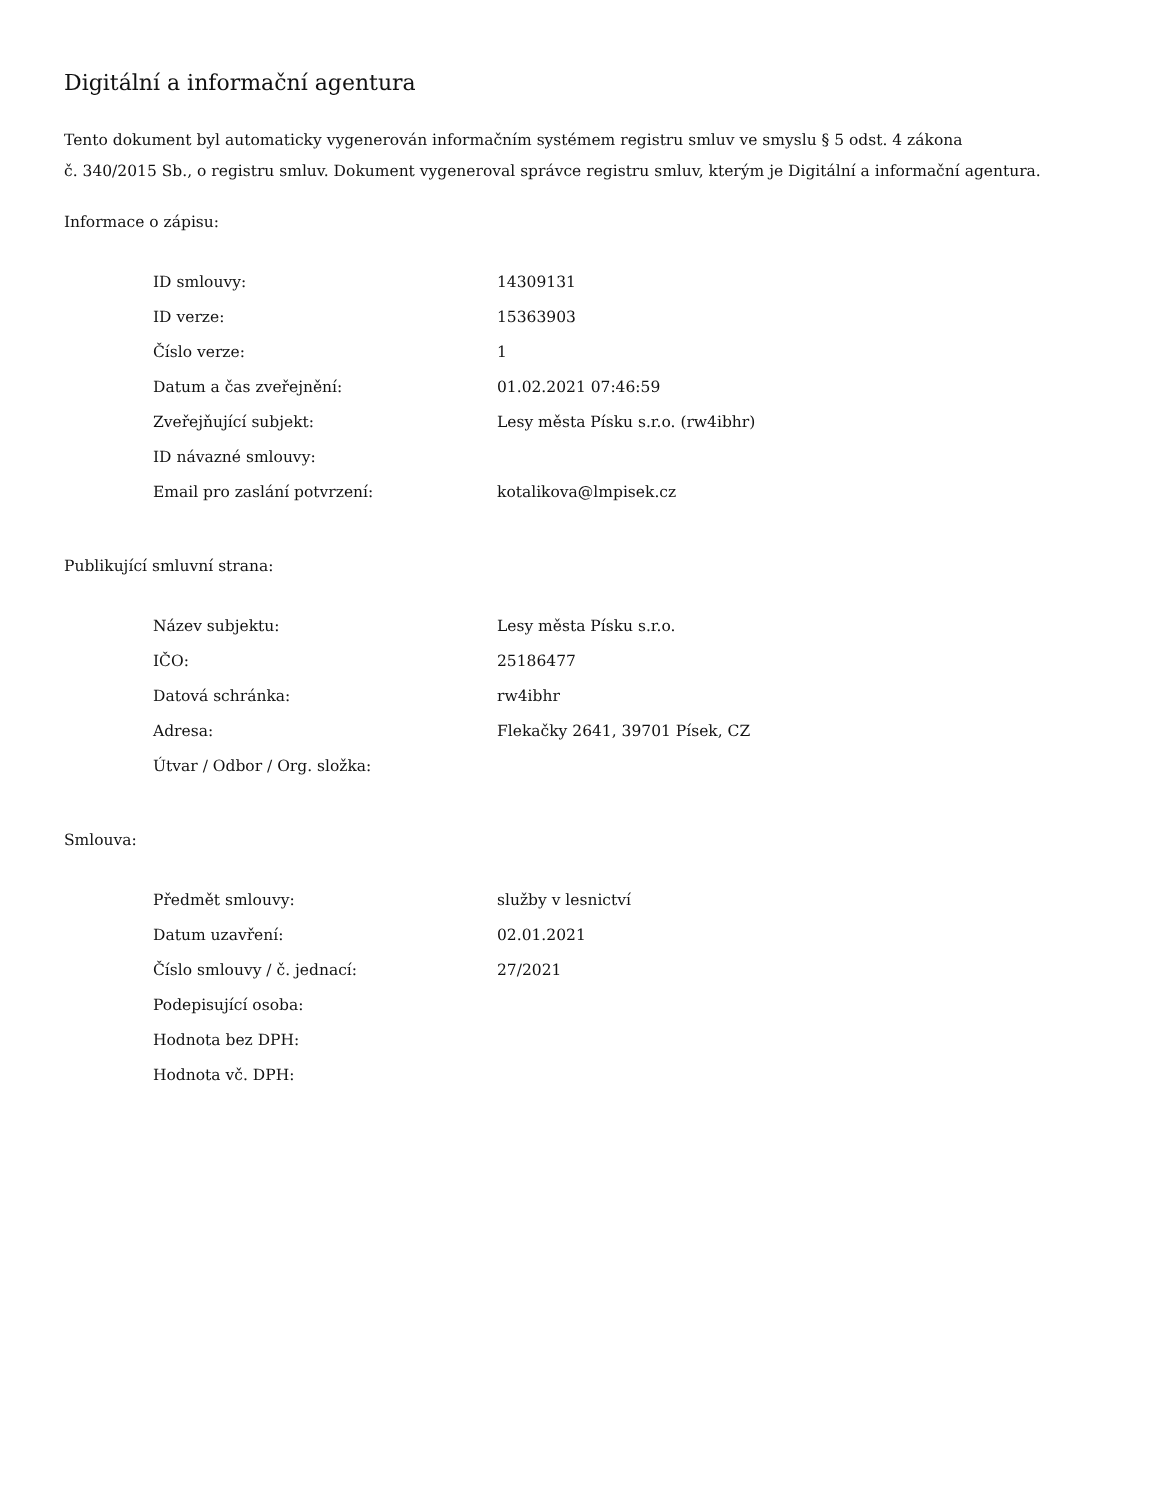Digitální a informační agentura
Tento dokument byl automaticky vygenerován informačním systémem registru smluv ve smyslu § 5 odst. 4 zákona
č. 340/2015 Sb., o registru smluv. Dokument vygeneroval správce registru smluv, kterým je Digitální a informační agentura.
Informace o zápisu:
| ID smlouvy: | 14309131 |
| ID verze: | 15363903 |
| Číslo verze: | 1 |
| Datum a čas zveřejnění: | 01.02.2021 07:46:59 |
| Zveřejňující subjekt: | Lesy města Písku s.r.o. (rw4ibhr) |
| ID návazné smlouvy: | |
| Email pro zaslání potvrzení: | kotalikova@lmpisek.cz |
Publikující smluvní strana:
| Název subjektu: | Lesy města Písku s.r.o. |
| IČO: | 25186477 |
| Datová schránka: | rw4ibhr |
| Adresa: | Flekačky 2641, 39701 Písek, CZ |
| Útvar / Odbor / Org. složka: | |
Smlouva:
| Předmět smlouvy: | služby v lesnictví |
| Datum uzavření: | 02.01.2021 |
| Číslo smlouvy / č. jednací: | 27/2021 |
| Podepisující osoba: | |
| Hodnota bez DPH: | |
| Hodnota vč. DPH: | |